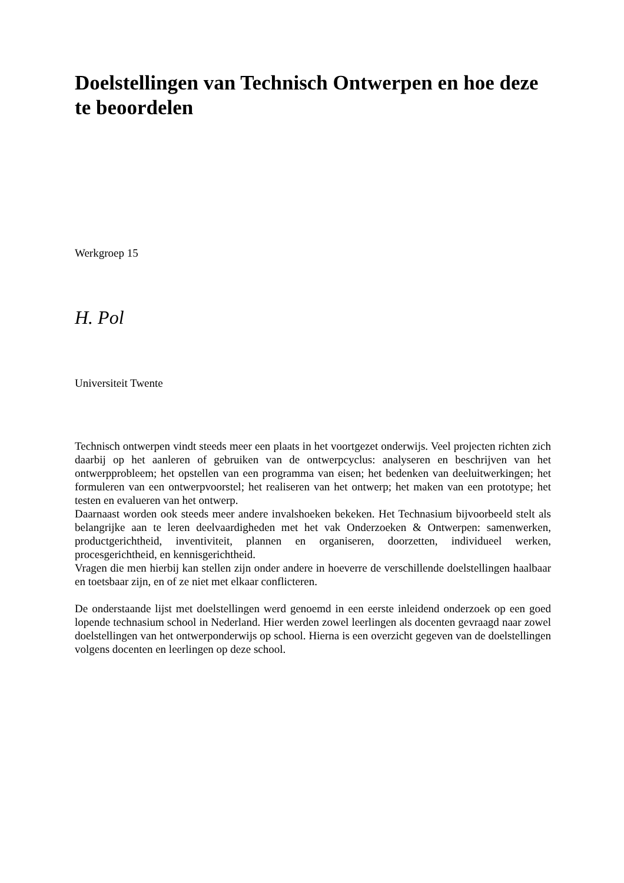Doelstellingen van Technisch Ontwerpen en hoe deze te beoordelen
Werkgroep 15
H. Pol
Universiteit Twente
Technisch ontwerpen vindt steeds meer een plaats in het voortgezet onderwijs. Veel projecten richten zich daarbij op het aanleren of gebruiken van de ontwerpcyclus: analyseren en beschrijven van het ontwerpprobleem; het opstellen van een programma van eisen; het bedenken van deeluitwerkingen; het formuleren van een ontwerpvoorstel; het realiseren van het ontwerp; het maken van een prototype; het testen en evalueren van het ontwerp.
Daarnaast worden ook steeds meer andere invalshoeken bekeken. Het Technasium bijvoorbeeld stelt als belangrijke aan te leren deelvaardigheden met het vak Onderzoeken & Ontwerpen: samenwerken, productgerichtheid, inventiviteit, plannen en organiseren, doorzetten, individueel werken, procesgerichtheid, en kennisgerichtheid.
Vragen die men hierbij kan stellen zijn onder andere in hoeverre de verschillende doelstellingen haalbaar en toetsbaar zijn, en of ze niet met elkaar conflicteren.
De onderstaande lijst met doelstellingen werd genoemd in een eerste inleidend onderzoek op een goed lopende technasium school in Nederland. Hier werden zowel leerlingen als docenten gevraagd naar zowel doelstellingen van het ontwerponderwijs op school. Hierna is een overzicht gegeven van de doelstellingen volgens docenten en leerlingen op deze school.